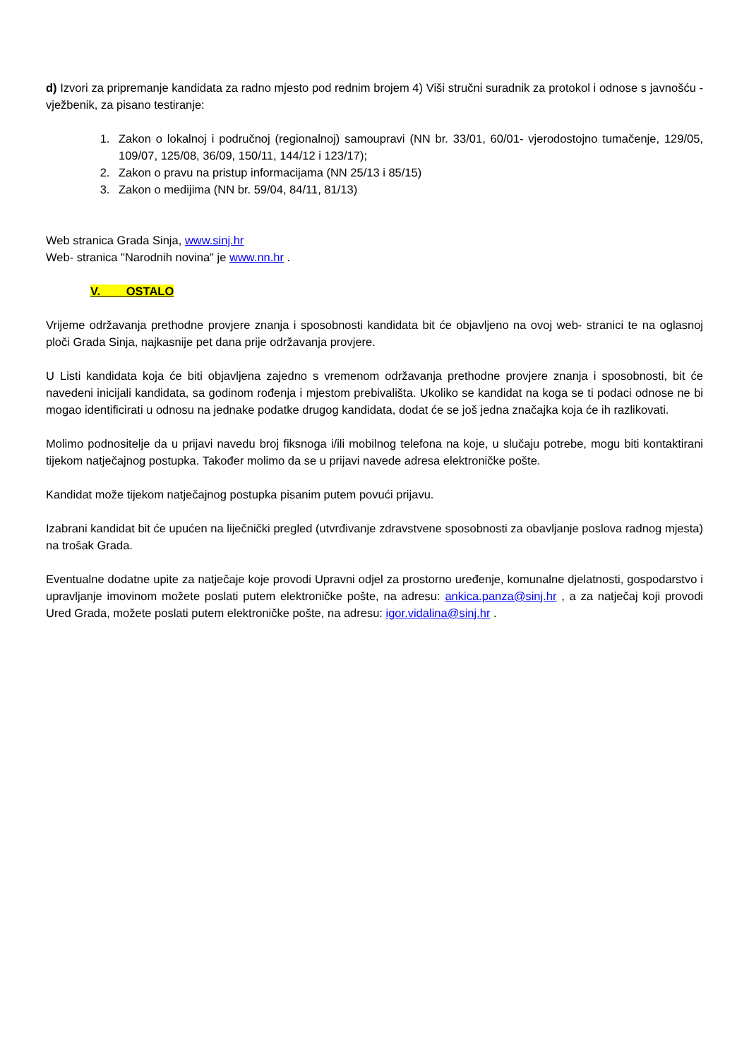d) Izvori za pripremanje kandidata za radno mjesto pod rednim brojem 4) Viši stručni suradnik za protokol i odnose s javnošću - vježbenik, za pisano testiranje:
1. Zakon o lokalnoj i područnoj (regionalnoj) samoupravi (NN br. 33/01, 60/01- vjerodostojno tumačenje, 129/05, 109/07, 125/08, 36/09, 150/11, 144/12 i 123/17);
2. Zakon o pravu na pristup informacijama (NN 25/13 i 85/15)
3. Zakon o medijima (NN br. 59/04, 84/11, 81/13)
Web stranica Grada Sinja, www.sinj.hr
Web- stranica "Narodnih novina" je www.nn.hr .
V. OSTALO
Vrijeme održavanja prethodne provjere znanja i sposobnosti kandidata bit će objavljeno na ovoj web- stranici te na oglasnoj ploči Grada Sinja, najkasnije pet dana prije održavanja provjere.
U Listi kandidata koja će biti objavljena zajedno s vremenom održavanja prethodne provjere znanja i sposobnosti, bit će navedeni inicijali kandidata, sa godinom rođenja i mjestom prebivališta. Ukoliko se kandidat na koga se ti podaci odnose ne bi mogao identificirati u odnosu na jednake podatke drugog kandidata, dodat će se još jedna značajka koja će ih razlikovati.
Molimo podnositelje da u prijavi navedu broj fiksnoga i/ili mobilnog telefona na koje, u slučaju potrebe, mogu biti kontaktirani tijekom natječajnog postupka. Također molimo da se u prijavi navede adresa elektroničke pošte.
Kandidat može tijekom natječajnog postupka pisanim putem povući prijavu.
Izabrani kandidat bit će upućen na liječnički pregled (utvrđivanje zdravstvene sposobnosti za obavljanje poslova radnog mjesta) na trošak Grada.
Eventualne dodatne upite za natječaje koje provodi Upravni odjel za prostorno uređenje, komunalne djelatnosti, gospodarstvo i upravljanje imovinom možete poslati putem elektroničke pošte, na adresu: ankica.panza@sinj.hr , a za natječaj koji provodi Ured Grada, možete poslati putem elektroničke pošte, na adresu: igor.vidalina@sinj.hr .